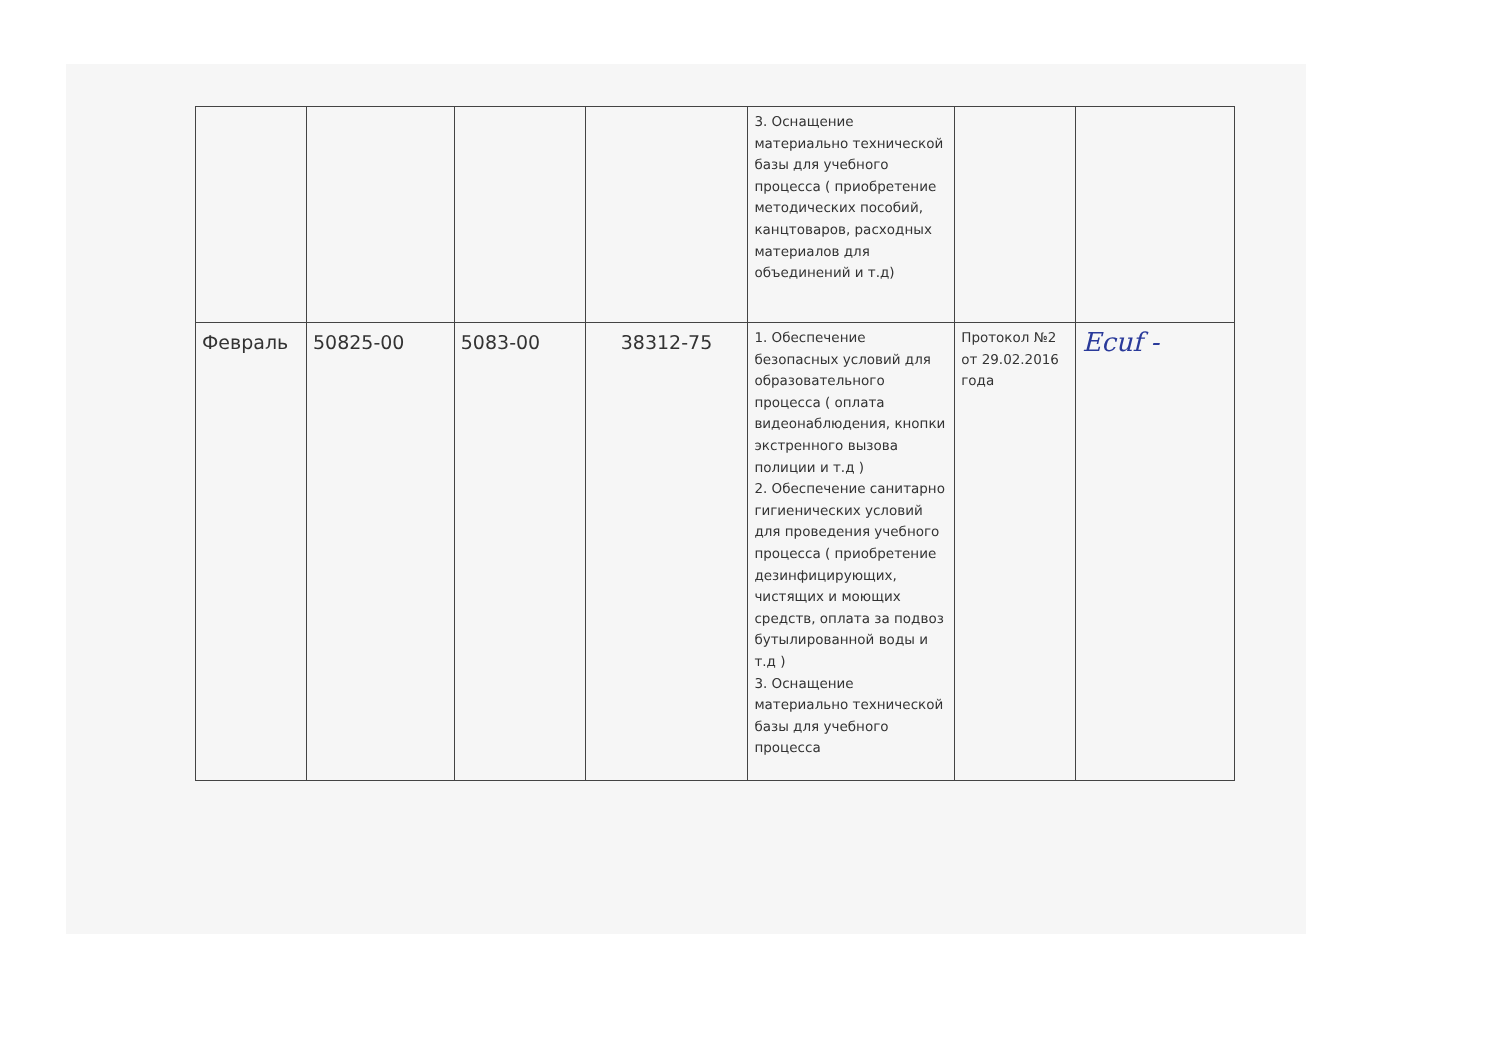| | | | | 3. Оснащение материально технической базы для учебного процесса ( приобретение методических пособий, канцтоваров, расходных материалов для объединений и т.д) | | |
| Февраль | 50825-00 | 5083-00 | 38312-75 | 1. Обеспечение безопасных условий для образовательного процесса ( оплата видеонаблюдения, кнопки экстренного вызова полиции и т.д ) 2. Обеспечение санитарно гигиенических условий для проведения учебного процесса ( приобретение дезинфицирующих, чистящих и моющих средств, оплата за подвоз бутылированной воды и т.д ) 3. Оснащение материально технической базы для учебного процесса | Протокол №2 от 29.02.2016 года | Ecuf - |